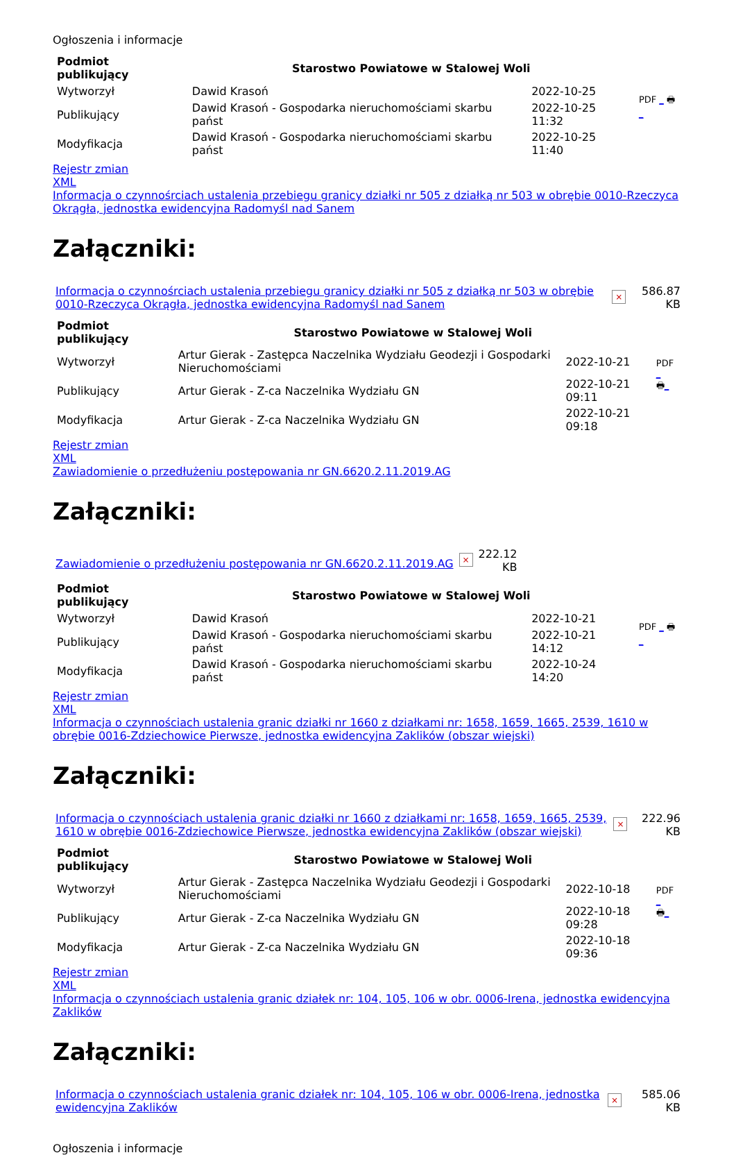Ogłoszenia i informacje
| Podmiot publikujący | Starostwo Powiatowe w Stalowej Woli | | PDF _ 🖶 _ |
| Wytworzył | Dawid Krasoń | 2022-10-25 | |
| Publikujący | Dawid Krasoń - Gospodarka nieruchomościami skarbu państ | 2022-10-25 11:32 | |
| Modyfikacja | Dawid Krasoń - Gospodarka nieruchomościami skarbu państ | 2022-10-25 11:40 | |
Rejestr zmian
XML
Informacja o czynnośrciach ustalenia przebiegu granicy działki nr 505 z działką nr 503 w obrębie 0010-Rzeczyca Okrągła, jednostka ewidencyjna Radomyśl nad Sanem
Załączniki:
| Informacja o czynnośrciach ustalenia przebiegu granicy działki nr 505 z działką nr 503 w obrębie 0010-Rzeczyca Okrągła, jednostka ewidencyjna Radomyśl nad Sanem | × | 586.87 KB |
| Podmiot publikujący | Starostwo Powiatowe w Stalowej Woli | | PDF _ 🖶 _ |
| Wytworzył | Artur Gierak - Zastępca Naczelnika Wydziału Geodezji i Gospodarki Nieruchomościami | 2022-10-21 | |
| Publikujący | Artur Gierak - Z-ca Naczelnika Wydziału GN | 2022-10-21 09:11 | |
| Modyfikacja | Artur Gierak - Z-ca Naczelnika Wydziału GN | 2022-10-21 09:18 | |
Rejestr zmian
XML
Zawiadomienie o przedłużeniu postępowania nr GN.6620.2.11.2019.AG
Załączniki:
| Zawiadomienie o przedłużeniu postępowania nr GN.6620.2.11.2019.AG | × | 222.12 KB |
| Podmiot publikujący | Starostwo Powiatowe w Stalowej Woli | | PDF _ 🖶 _ |
| Wytworzył | Dawid Krasoń | 2022-10-21 | |
| Publikujący | Dawid Krasoń - Gospodarka nieruchomościami skarbu państ | 2022-10-21 14:12 | |
| Modyfikacja | Dawid Krasoń - Gospodarka nieruchomościami skarbu państ | 2022-10-24 14:20 | |
Rejestr zmian
XML
Informacja o czynnościach ustalenia granic działki nr 1660 z działkami nr: 1658, 1659, 1665, 2539, 1610 w obrębie 0016-Zdziechowice Pierwsze, jednostka ewidencyjna Zaklików (obszar wiejski)
Załączniki:
| Informacja o czynnościach ustalenia granic działki nr 1660 z działkami nr: 1658, 1659, 1665, 2539, 1610 w obrębie 0016-Zdziechowice Pierwsze, jednostka ewidencyjna Zaklików (obszar wiejski) | × | 222.96 KB |
| Podmiot publikujący | Starostwo Powiatowe w Stalowej Woli | | PDF _ 🖶 _ |
| Wytworzył | Artur Gierak - Zastępca Naczelnika Wydziału Geodezji i Gospodarki Nieruchomościami | 2022-10-18 | |
| Publikujący | Artur Gierak - Z-ca Naczelnika Wydziału GN | 2022-10-18 09:28 | |
| Modyfikacja | Artur Gierak - Z-ca Naczelnika Wydziału GN | 2022-10-18 09:36 | |
Rejestr zmian
XML
Informacja o czynnościach ustalenia granic działek nr: 104, 105, 106 w obr. 0006-Irena, jednostka ewidencyjna Zaklików
Załączniki:
| Informacja o czynnościach ustalenia granic działek nr: 104, 105, 106 w obr. 0006-Irena, jednostka ewidencyjna Zaklików | × | 585.06 KB |
Ogłoszenia i informacje